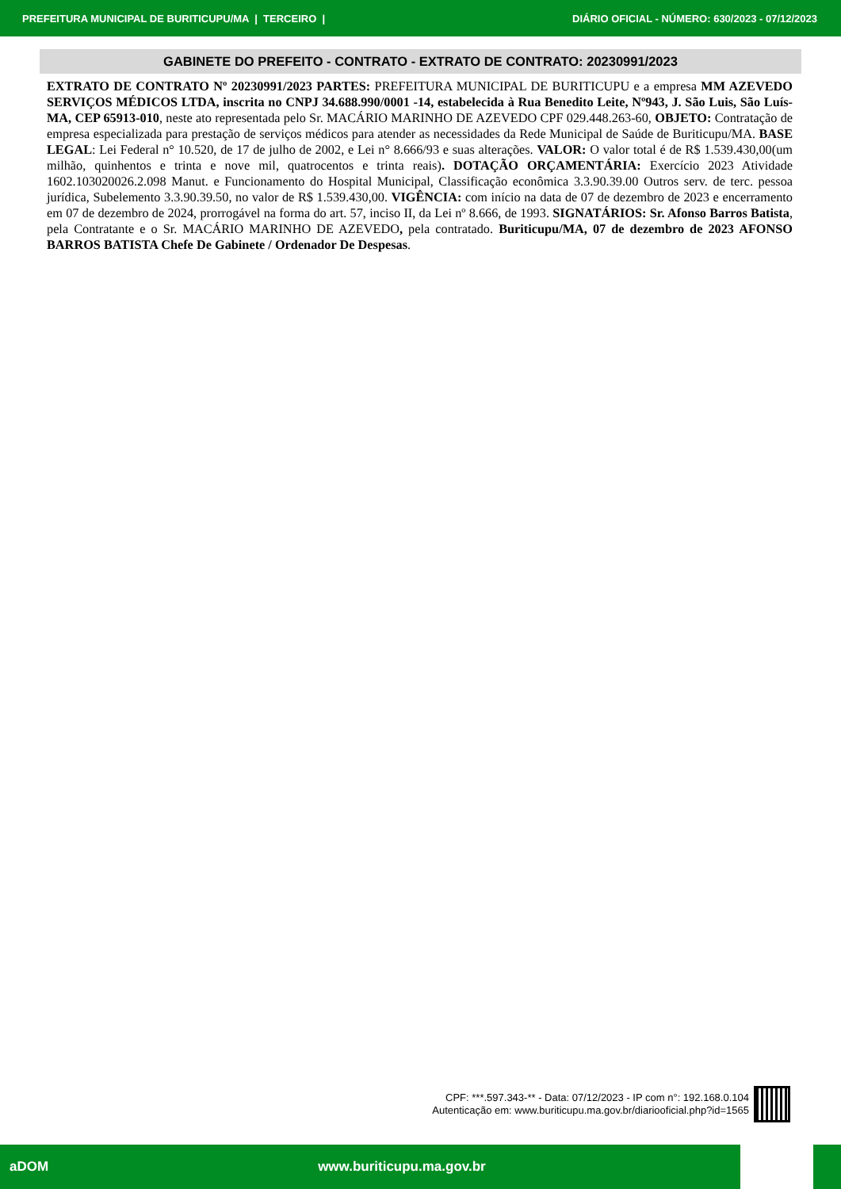PREFEITURA MUNICIPAL DE BURITICUPU/MA | TERCEIRO | DIÁRIO OFICIAL - NÚMERO: 630/2023 - 07/12/2023
GABINETE DO PREFEITO - CONTRATO - EXTRATO DE CONTRATO: 20230991/2023
EXTRATO DE CONTRATO Nº 20230991/2023 PARTES: PREFEITURA MUNICIPAL DE BURITICUPU e a empresa MM AZEVEDO SERVIÇOS MÉDICOS LTDA, inscrita no CNPJ 34.688.990/0001 -14, estabelecida à Rua Benedito Leite, Nº943, J. São Luis, São Luís-MA, CEP 65913-010, neste ato representada pelo Sr. MACÁRIO MARINHO DE AZEVEDO CPF 029.448.263-60, OBJETO: Contratação de empresa especializada para prestação de serviços médicos para atender as necessidades da Rede Municipal de Saúde de Buriticupu/MA. BASE LEGAL: Lei Federal n° 10.520, de 17 de julho de 2002, e Lei n° 8.666/93 e suas alterações. VALOR: O valor total é de R$ 1.539.430,00(um milhão, quinhentos e trinta e nove mil, quatrocentos e trinta reais). DOTAÇÃO ORÇAMENTÁRIA: Exercício 2023 Atividade 1602.103020026.2.098 Manut. e Funcionamento do Hospital Municipal, Classificação econômica 3.3.90.39.00 Outros serv. de terc. pessoa jurídica, Subelemento 3.3.90.39.50, no valor de R$ 1.539.430,00. VIGÊNCIA: com início na data de 07 de dezembro de 2023 e encerramento em 07 de dezembro de 2024, prorrogável na forma do art. 57, inciso II, da Lei nº 8.666, de 1993. SIGNATÁRIOS: Sr. Afonso Barros Batista, pela Contratante e o Sr. MACÁRIO MARINHO DE AZEVEDO, pela contratado. Buriticupu/MA, 07 de dezembro de 2023 AFONSO BARROS BATISTA Chefe De Gabinete / Ordenador De Despesas.
CPF: ***.597.343-** - Data: 07/12/2023 - IP com n°: 192.168.0.104
Autenticação em: www.buriticupu.ma.gov.br/diariooficial.php?id=1565
aDOM www.buriticupu.ma.gov.br